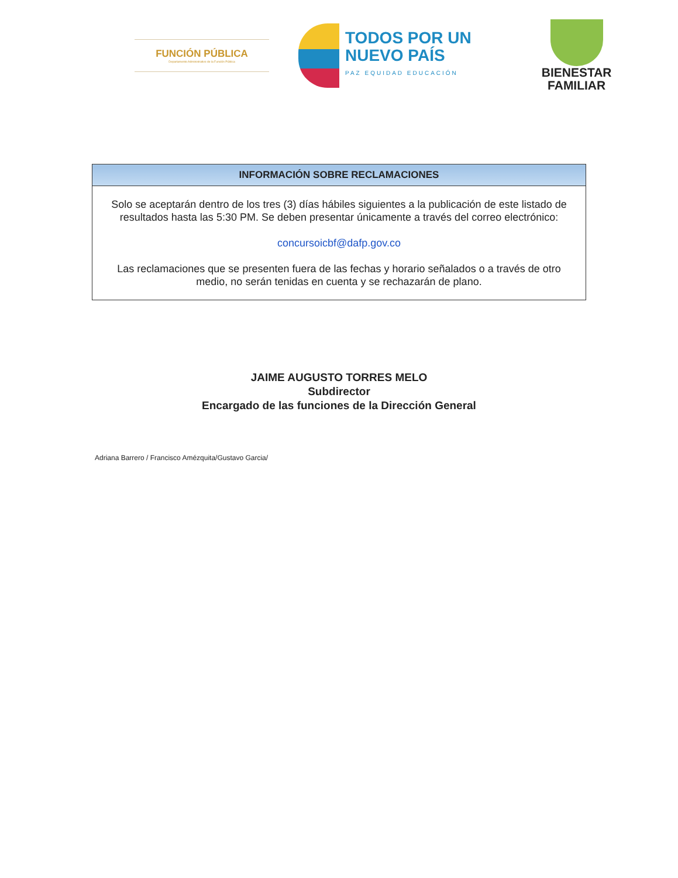FUNCIÓN PÚBLICA
Departamento Administrativo de la Función Pública
TODOS POR UN
NUEVO PAÍS
PAZ EQUIDAD EDUCACIÓN
BIENESTAR
FAMILIAR
| INFORMACIÓN SOBRE RECLAMACIONES |
| --- |
| Solo se aceptarán dentro de los tres (3) días hábiles siguientes a la publicación de este listado de resultados hasta las 5:30 PM. Se deben presentar únicamente a través del correo electrónico: concursoicbf@dafp.gov.co Las reclamaciones que se presenten fuera de las fechas y horario señalados o a través de otro medio, no serán tenidas en cuenta y se rechazarán de plano. |
JAIME AUGUSTO TORRES MELO
Subdirector
Encargado de las funciones de la Dirección General
Adriana Barrero / Francisco Amézquita/Gustavo Garcia/